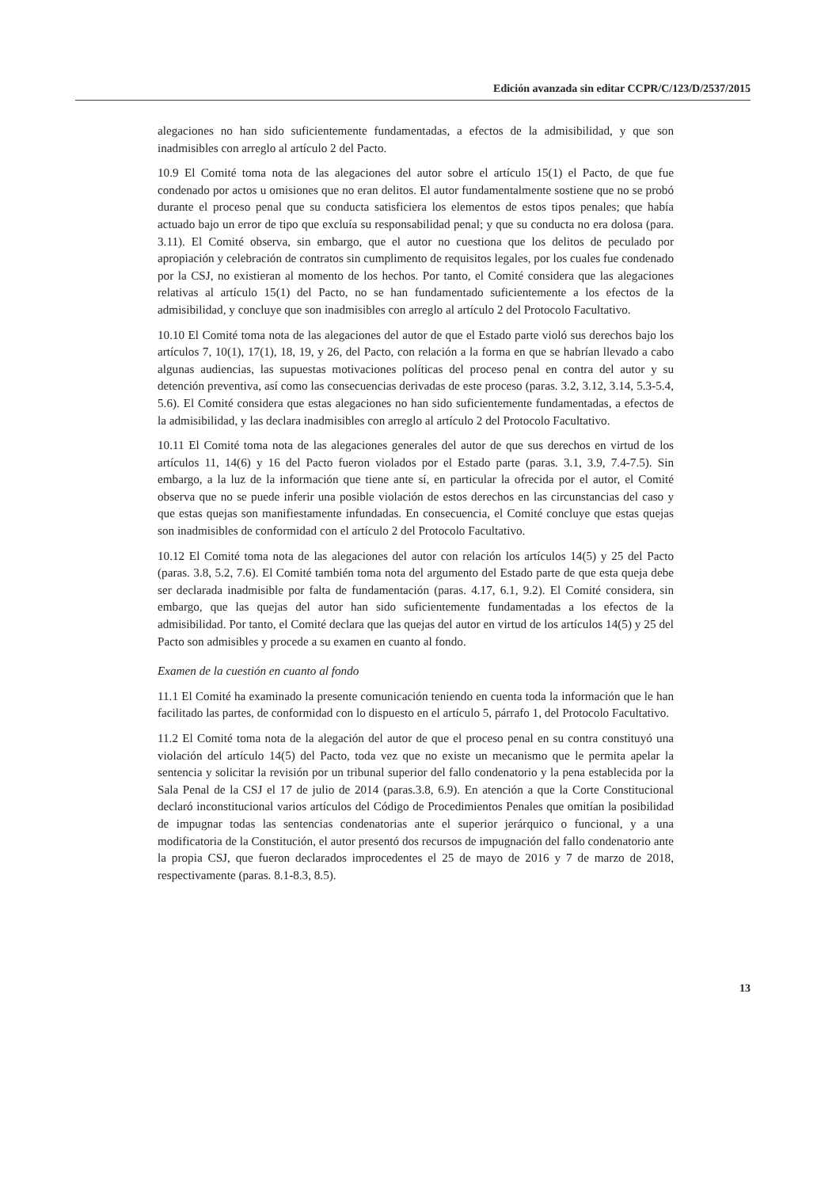Edición avanzada sin editar CCPR/C/123/D/2537/2015
alegaciones no han sido suficientemente fundamentadas, a efectos de la admisibilidad, y que son inadmisibles con arreglo al artículo 2 del Pacto.
10.9 El Comité toma nota de las alegaciones del autor sobre el artículo 15(1) el Pacto, de que fue condenado por actos u omisiones que no eran delitos. El autor fundamentalmente sostiene que no se probó durante el proceso penal que su conducta satisficiera los elementos de estos tipos penales; que había actuado bajo un error de tipo que excluía su responsabilidad penal; y que su conducta no era dolosa (para. 3.11). El Comité observa, sin embargo, que el autor no cuestiona que los delitos de peculado por apropiación y celebración de contratos sin cumplimento de requisitos legales, por los cuales fue condenado por la CSJ, no existieran al momento de los hechos. Por tanto, el Comité considera que las alegaciones relativas al artículo 15(1) del Pacto, no se han fundamentado suficientemente a los efectos de la admisibilidad, y concluye que son inadmisibles con arreglo al artículo 2 del Protocolo Facultativo.
10.10 El Comité toma nota de las alegaciones del autor de que el Estado parte violó sus derechos bajo los artículos 7, 10(1), 17(1), 18, 19, y 26, del Pacto, con relación a la forma en que se habrían llevado a cabo algunas audiencias, las supuestas motivaciones políticas del proceso penal en contra del autor y su detención preventiva, así como las consecuencias derivadas de este proceso (paras. 3.2, 3.12, 3.14, 5.3-5.4, 5.6). El Comité considera que estas alegaciones no han sido suficientemente fundamentadas, a efectos de la admisibilidad, y las declara inadmisibles con arreglo al artículo 2 del Protocolo Facultativo.
10.11 El Comité toma nota de las alegaciones generales del autor de que sus derechos en virtud de los artículos 11, 14(6) y 16 del Pacto fueron violados por el Estado parte (paras. 3.1, 3.9, 7.4-7.5). Sin embargo, a la luz de la información que tiene ante sí, en particular la ofrecida por el autor, el Comité observa que no se puede inferir una posible violación de estos derechos en las circunstancias del caso y que estas quejas son manifiestamente infundadas. En consecuencia, el Comité concluye que estas quejas son inadmisibles de conformidad con el artículo 2 del Protocolo Facultativo.
10.12 El Comité toma nota de las alegaciones del autor con relación los artículos 14(5) y 25 del Pacto (paras. 3.8, 5.2, 7.6). El Comité también toma nota del argumento del Estado parte de que esta queja debe ser declarada inadmisible por falta de fundamentación (paras. 4.17, 6.1, 9.2). El Comité considera, sin embargo, que las quejas del autor han sido suficientemente fundamentadas a los efectos de la admisibilidad. Por tanto, el Comité declara que las quejas del autor en virtud de los artículos 14(5) y 25 del Pacto son admisibles y procede a su examen en cuanto al fondo.
Examen de la cuestión en cuanto al fondo
11.1 El Comité ha examinado la presente comunicación teniendo en cuenta toda la información que le han facilitado las partes, de conformidad con lo dispuesto en el artículo 5, párrafo 1, del Protocolo Facultativo.
11.2 El Comité toma nota de la alegación del autor de que el proceso penal en su contra constituyó una violación del artículo 14(5) del Pacto, toda vez que no existe un mecanismo que le permita apelar la sentencia y solicitar la revisión por un tribunal superior del fallo condenatorio y la pena establecida por la Sala Penal de la CSJ el 17 de julio de 2014 (paras.3.8, 6.9). En atención a que la Corte Constitucional declaró inconstitucional varios artículos del Código de Procedimientos Penales que omitían la posibilidad de impugnar todas las sentencias condenatorias ante el superior jerárquico o funcional, y a una modificatoria de la Constitución, el autor presentó dos recursos de impugnación del fallo condenatorio ante la propia CSJ, que fueron declarados improcedentes el 25 de mayo de 2016 y 7 de marzo de 2018, respectivamente (paras. 8.1-8.3, 8.5).
13